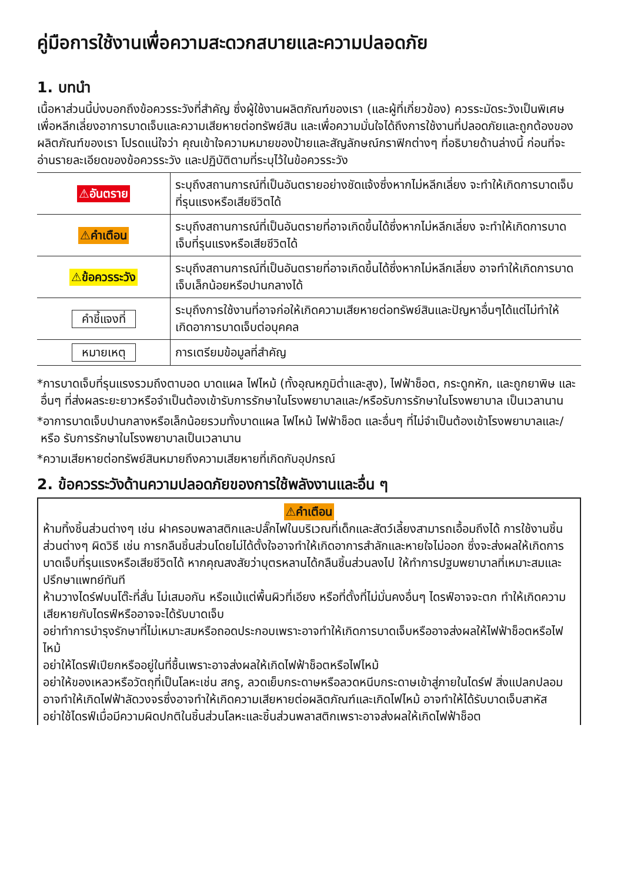คู่มือการใช้งานเพื่อความสะดวกสบายและความปลอดภัย
1. บทนำ
เนื้อหาส่วนนี้บ่งบอกถึงข้อควรระวังที่สำคัญ ซึ่งผู้ใช้งานผลิตภัณฑ์ของเรา (และผู้ที่เกี่ยวข้อง) ควรระมัดระวังเป็นพิเศษ เพื่อหลีกเลี่ยงอาการบาดเจ็บและความเสียหายต่อทรัพย์สิน และเพื่อความมั่นใจได้ถึงการใช้งานที่ปลอดภัยและถูกต้องของผลิตภัณฑ์ของเรา โปรดแน่ใจว่า คุณเข้าใจความหมายของป้ายและสัญลักษณ์กราฟิกต่างๆ ที่อธิบายด้านล่างนี้ ก่อนที่จะอ่านรายละเอียดของข้อควรระวัง และปฏิบัติตามที่ระบุไว้ในข้อควรระวัง
| ⚠อันตราย | ระบุถึงสถานการณ์ที่เป็นอันตรายอย่างชัดแจ้งซึ่งหากไม่หลีกเลี่ยง จะทำให้เกิดการบาดเจ็บที่รุนแรงหรือเสียชีวิตได้ |
| ⚠คำเตือน | ระบุถึงสถานการณ์ที่เป็นอันตรายที่อาจเกิดขึ้นได้ซึ่งหากไม่หลีกเลี่ยง จะทำให้เกิดการบาดเจ็บที่รุนแรงหรือเสียชีวิตได้ |
| ⚠ข้อควรระวัง | ระบุถึงสถานการณ์ที่เป็นอันตรายที่อาจเกิดขึ้นได้ซึ่งหากไม่หลีกเลี่ยง อาจทำให้เกิดการบาดเจ็บเล็กน้อยหรือปานกลางได้ |
| คำชี้แจงที่ | ระบุถึงการใช้งานที่อาจก่อให้เกิดความเสียหายต่อทรัพย์สินและปัญหาอื่นๆได้แต่ไม่ทำให้เกิดอาการบาดเจ็บต่อบุคคล |
| หมายเหตุ | การเตรียมข้อมูลที่สำคัญ |
*การบาดเจ็บที่รุนแรงรวมถึงตาบอด บาดแผล ไฟไหม้ (ทั้งอุณหภูมิต่ำและสูง), ไฟฟ้าช็อต, กระดูกหัก, และถูกยาพิษ และอื่นๆ ที่ส่งผลระยะยาวหรือจำเป็นต้องเข้ารับการรักษาในโรงพยาบาลและ/หรือรับการรักษาในโรงพยาบาล เป็นเวลานาน
*อาการบาดเจ็บปานกลางหรือเล็กน้อยรวมทั้งบาดแผล ไฟไหม้ ไฟฟ้าช็อต และอื่นๆ ที่ไม่จำเป็นต้องเข้าโรงพยาบาลและ/หรือ รับการรักษาในโรงพยาบาลเป็นเวลานาน
*ความเสียหายต่อทรัพย์สินหมายถึงความเสียหายที่เกิดกับอุปกรณ์
2. ข้อควรระวังด้านความปลอดภัยของการใช้พลังงานและอื่น ๆ
⚠คำเตือน
ห้ามทิ้งชิ้นส่วนต่างๆ เช่น ฝาครอบพลาสติกและปลั๊กไฟในบริเวณที่เด็กและสัตว์เลี้ยงสามารถเอื้อมถึงได้ การใช้งานชิ้นส่วนต่างๆ ผิดวิธี เช่น การกลืนชิ้นส่วนโดยไม่ได้ตั้งใจอาจทำให้เกิดอาการสำลักและหายใจไม่ออก ซึ่งจะส่งผลให้เกิดการบาดเจ็บที่รุนแรงหรือเสียชีวิตได้ หากคุณสงสัยว่าบุตรหลานได้กลืนชิ้นส่วนลงไป ให้ทำการปฐมพยาบาลที่เหมาะสมและปรึกษาแพทย์ทันที
ห้ามวางไดร์ฟบนโต๊ะที่สั่น ไม่เสมอกัน หรือแม้แต่พื้นผิวที่เอียง หรือที่ตั้งที่ไม่มั่นคงอื่นๆ ไดรฟ์อาจจะตก ทำให้เกิดความเสียหายกับไดรฟ์หรืออาจจะได้รับบาดเจ็บ
อย่าทำการบำรุงรักษาที่ไม่เหมาะสมหรือถอดประกอบเพราะอาจทำให้เกิดการบาดเจ็บหรืออาจส่งผลให้ไฟฟ้าช็อตหรือไฟไหม้
อย่าให้ไดรฟ์เปียกหรืออยู่ในที่ชื้นเพราะอาจส่งผลให้เกิดไฟฟ้าช็อตหรือไฟไหม้
อย่าให้ของเหลวหรือวัตถุที่เป็นโลหะเช่น สกรู, ลวดเย็บกระดาษหรือลวดหนีบกระดาษเข้าสู่ภายในไดร์ฟ สิ่งแปลกปลอมอาจทำให้เกิดไฟฟ้าลัดวงจรซึ่งอาจทำให้เกิดความเสียหายต่อผลิตภัณฑ์และเกิดไฟไหม้ อาจทำให้ได้รับบาดเจ็บสาหัส
อย่าใช้ไดรฟ์เมื่อมีความผิดปกติในชิ้นส่วนโลหะและชิ้นส่วนพลาสติกเพราะอาจส่งผลให้เกิดไฟฟ้าช็อต